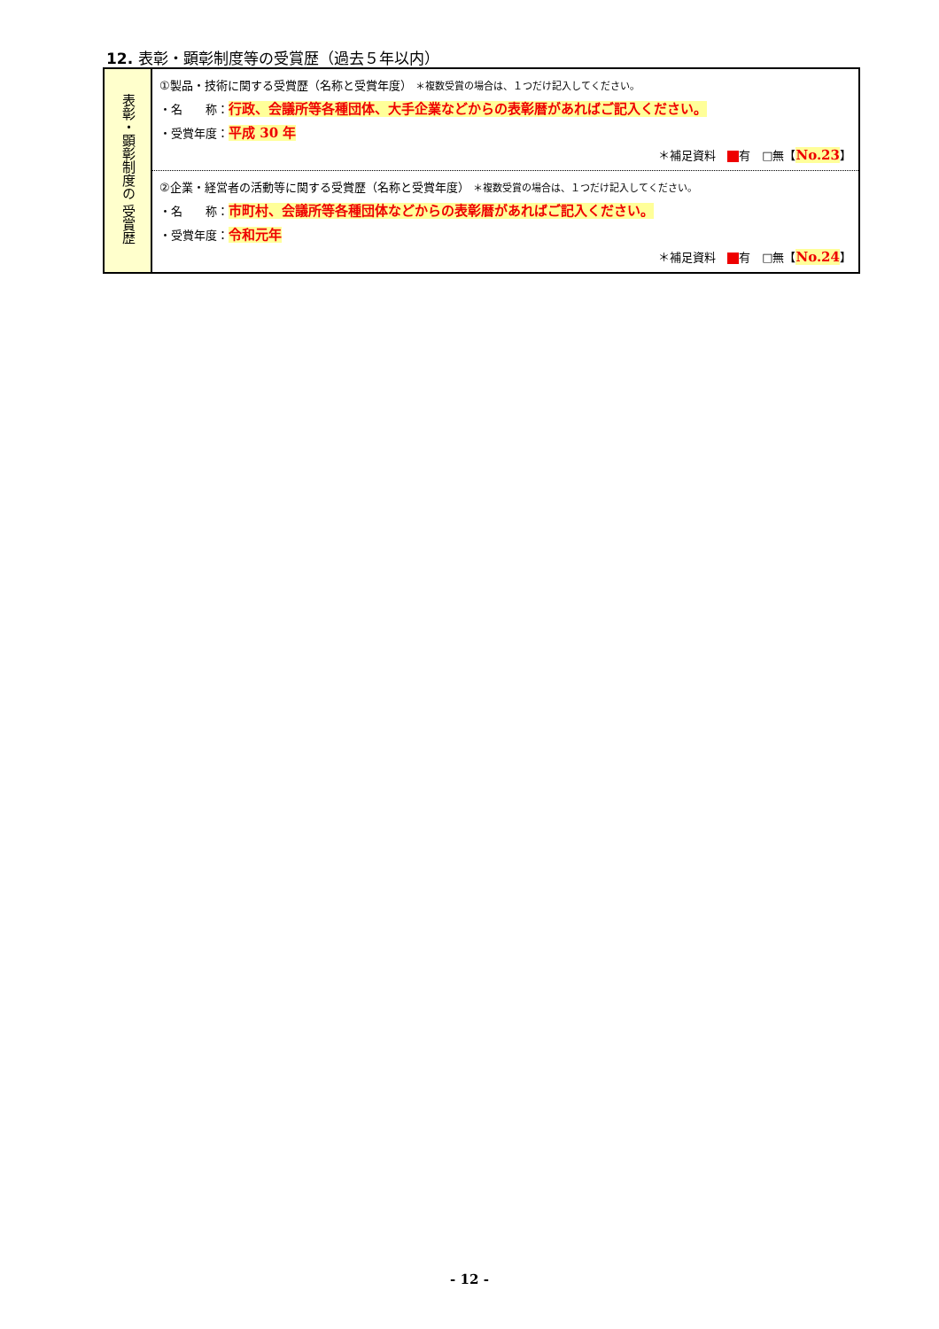12. 表彰・顕彰制度等の受賞歴（過去５年以内）
| 表彰・顕彰制度の 受賞歴 | ①製品・技術に関する受賞歴（名称と受賞年度） ＊複数受賞の場合は、１つだけ記入してください。 ・名 称： 行政、会議所等各種団体、大手企業などからの表彰暦があればご記入ください。 ・受賞年度： 平成 30 年 ＊補足資料 有 □無【 No.23 】 |
| | ②企業・経営者の活動等に関する受賞歴（名称と受賞年度） ＊複数受賞の場合は、１つだけ記入してください。 ・名 称： 市町村、会議所等各種団体などからの表彰暦があればご記入ください。 ・受賞年度： 令和元年 ＊補足資料 有 □無【 No.24 】 |
- 12 -